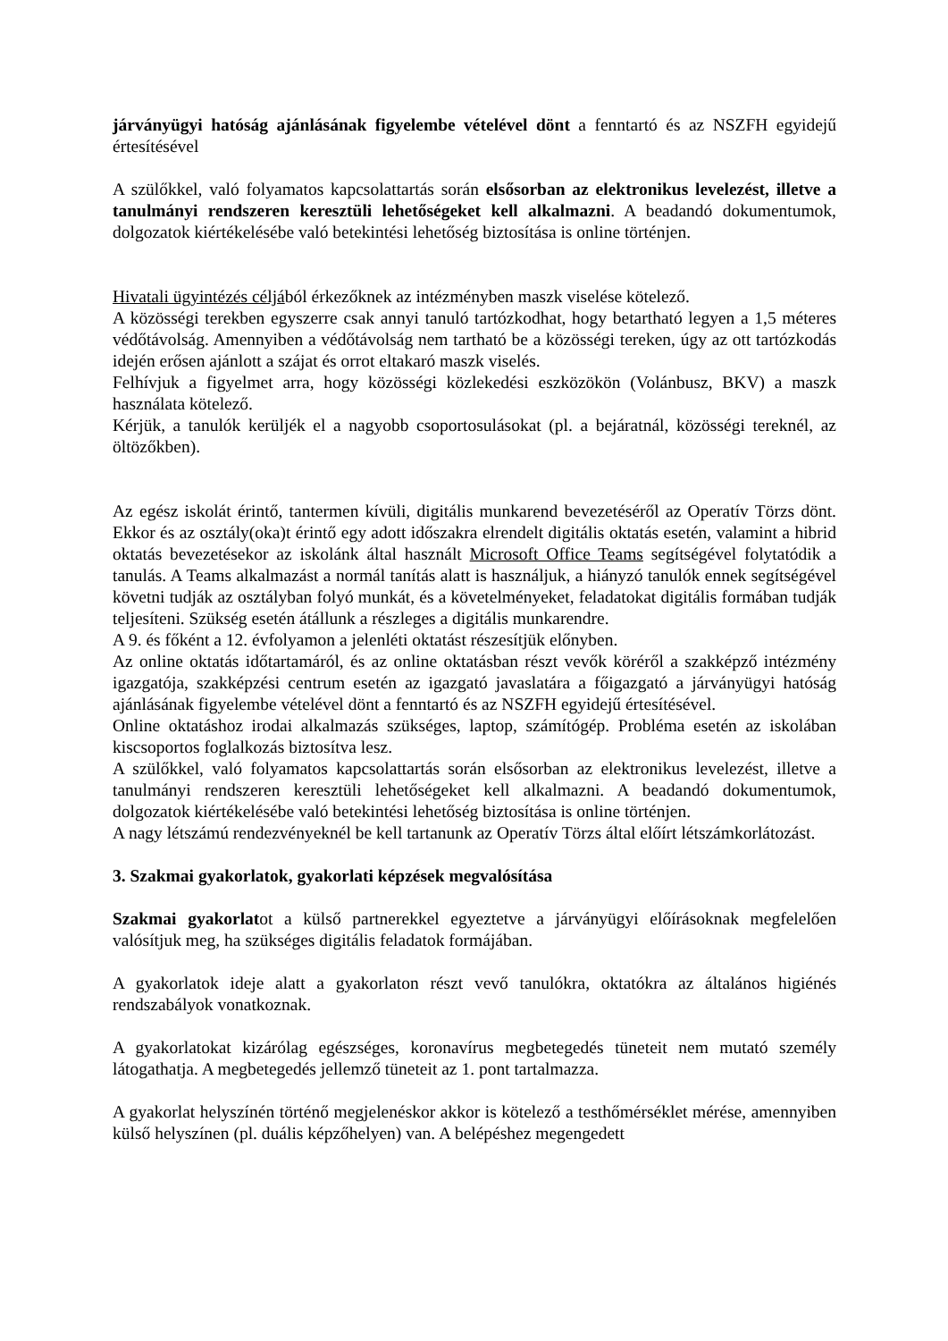járványügyi hatóság ajánlásának figyelembe vételével dönt a fenntartó és az NSZFH egyidejű értesítésével
A szülőkkel, való folyamatos kapcsolattartás során elsősorban az elektronikus levelezést, illetve a tanulmányi rendszeren keresztüli lehetőségeket kell alkalmazni. A beadandó dokumentumok, dolgozatok kiértékelésébe való betekintési lehetőség biztosítása is online történjen.
Hivatali ügyintézés céljából érkezőknek az intézményben maszk viselése kötelező.
A közösségi terekben egyszerre csak annyi tanuló tartózkodhat, hogy betartható legyen a 1,5 méteres védőtávolság. Amennyiben a védőtávolság nem tartható be a közösségi tereken, úgy az ott tartózkodás idején erősen ajánlott a szájat és orrot eltakaró maszk viselés.
Felhívjuk a figyelmet arra, hogy közösségi közlekedési eszközökön (Volánbusz, BKV) a maszk használata kötelező.
Kérjük, a tanulók kerüljék el a nagyobb csoportosulásokat (pl. a bejáratnál, közösségi tereknél, az öltözőkben).
Az egész iskolát érintő, tantermen kívüli, digitális munkarend bevezetéséről az Operatív Törzs dönt. Ekkor és az osztály(oka)t érintő egy adott időszakra elrendelt digitális oktatás esetén, valamint a hibrid oktatás bevezetésekor az iskolánk által használt Microsoft Office Teams segítségével folytatódik a tanulás. A Teams alkalmazást a normál tanítás alatt is használjuk, a hiányzó tanulók ennek segítségével követni tudják az osztályban folyó munkát, és a követelményeket, feladatokat digitális formában tudják teljesíteni. Szükség esetén átállunk a részleges a digitális munkarendre.
A 9. és főként a 12. évfolyamon a jelenléti oktatást részesítjük előnyben.
Az online oktatás időtartamáról, és az online oktatásban részt vevők köréről a szakképző intézmény igazgatója, szakképzési centrum esetén az igazgató javaslatára a főigazgató a járványügyi hatóság ajánlásának figyelembe vételével dönt a fenntartó és az NSZFH egyidejű értesítésével.
Online oktatáshoz irodai alkalmazás szükséges, laptop, számítógép. Probléma esetén az iskolában kiscsoportos foglalkozás biztosítva lesz.
A szülőkkel, való folyamatos kapcsolattartás során elsősorban az elektronikus levelezést, illetve a tanulmányi rendszeren keresztüli lehetőségeket kell alkalmazni. A beadandó dokumentumok, dolgozatok kiértékelésébe való betekintési lehetőség biztosítása is online történjen.
A nagy létszámú rendezvényeknél be kell tartanunk az Operatív Törzs által előírt létszámkorlátozást.
3. Szakmai gyakorlatok, gyakorlati képzések megvalósítása
Szakmai gyakorlatot a külső partnerekkel egyeztetve a járványügyi előírásoknak megfelelően valósítjuk meg, ha szükséges digitális feladatok formájában.
A gyakorlatok ideje alatt a gyakorlaton részt vevő tanulókra, oktatókra az általános higiénés rendszabályok vonatkoznak.
A gyakorlatokat kizárólag egészséges, koronavírus megbetegedés tüneteit nem mutató személy látogathatja. A megbetegedés jellemző tüneteit az 1. pont tartalmazza.
A gyakorlat helyszínén történő megjelenéskor akkor is kötelező a testhőmérséklet mérése, amennyiben külső helyszínen (pl. duális képzőhelyen) van. A belépéshez megengedett